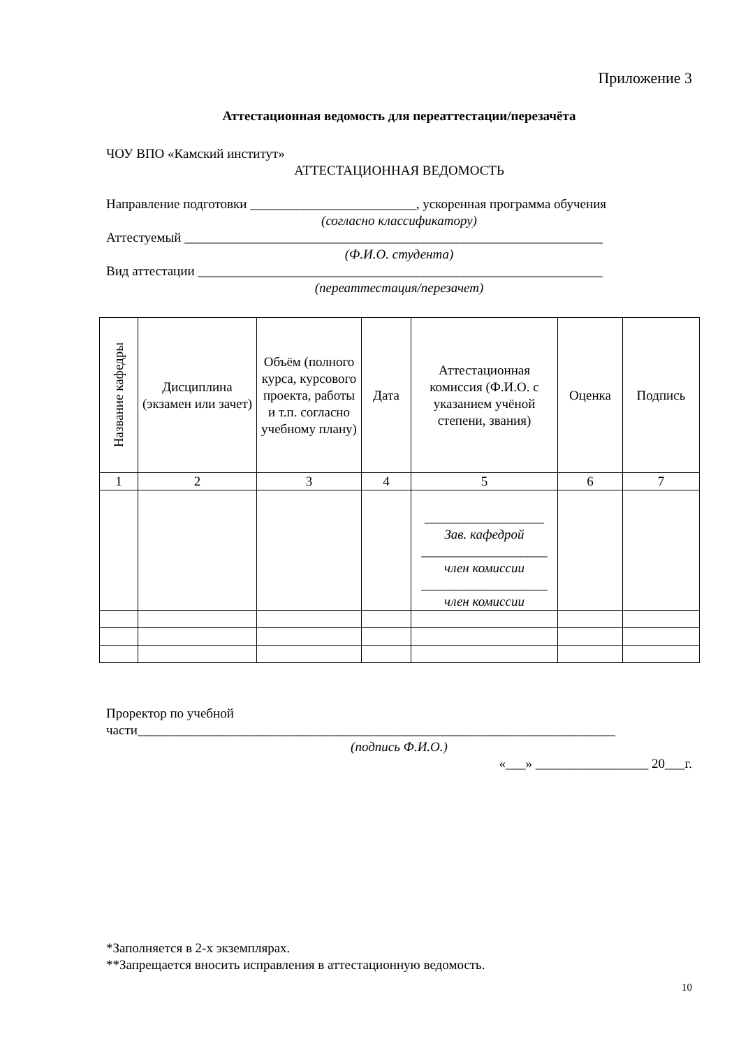Приложение 3
Аттестационная ведомость для переаттестации/перезачёта
ЧОУ ВПО «Камский институт»
АТТЕСТАЦИОННАЯ ВЕДОМОСТЬ
Направление подготовки _________________________, ускоренная программа обучения
(согласно классификатору)
Аттестуемый _______________________________________________________________
(Ф.И.О. студента)
Вид аттестации _____________________________________________________________
(переаттестация/перезачет)
| Название кафедры | Дисциплина (экзамен или зачет) | Объём (полного курса, курсового проекта, работы и т.п. согласно учебному плану) | Дата | Аттестационная комиссия (Ф.И.О. с указанием учёной степени, звания) | Оценка | Подпись |
| --- | --- | --- | --- | --- | --- | --- |
| 1 | 2 | 3 | 4 | 5 | 6 | 7 |
| | | | | __________________ Зав. кафедрой ___________________ член комиссии ___________________ член комиссии | | |
Проректор по учебной
части________________________________________________________________________
(подпись Ф.И.О.)
«___» _________________ 20___г.
*Заполняется в 2-х экземплярах.
**Запрещается вносить исправления в аттестационную ведомость.
10